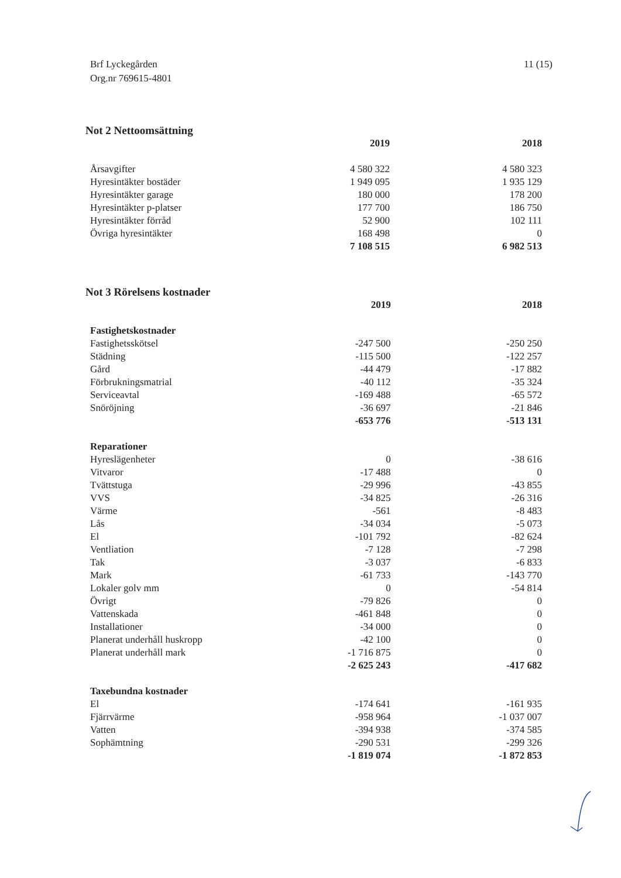Brf Lyckegården
Org.nr 769615-4801
11 (15)
Not 2 Nettoomsättning
| | 2019 | 2018 |
| --- | --- | --- |
| Årsavgifter | 4 580 322 | 4 580 323 |
| Hyresintäkter bostäder | 1 949 095 | 1 935 129 |
| Hyresintäkter garage | 180 000 | 178 200 |
| Hyresintäkter p-platser | 177 700 | 186 750 |
| Hyresintäkter förråd | 52 900 | 102 111 |
| Övriga hyresintäkter | 168 498 | 0 |
| | 7 108 515 | 6 982 513 |
Not 3 Rörelsens kostnader
| | 2019 | 2018 |
| --- | --- | --- |
| Fastighetskostnader | | |
| Fastighetsskötsel | -247 500 | -250 250 |
| Städning | -115 500 | -122 257 |
| Gård | -44 479 | -17 882 |
| Förbrukningsmatrial | -40 112 | -35 324 |
| Serviceavtal | -169 488 | -65 572 |
| Snöröjning | -36 697 | -21 846 |
| | -653 776 | -513 131 |
| Reparationer | | |
| Hyreslägenheter | 0 | -38 616 |
| Vitvaror | -17 488 | 0 |
| Tvättstuga | -29 996 | -43 855 |
| VVS | -34 825 | -26 316 |
| Värme | -561 | -8 483 |
| Lås | -34 034 | -5 073 |
| El | -101 792 | -82 624 |
| Ventliation | -7 128 | -7 298 |
| Tak | -3 037 | -6 833 |
| Mark | -61 733 | -143 770 |
| Lokaler golv mm | 0 | -54 814 |
| Övrigt | -79 826 | 0 |
| Vattenskada | -461 848 | 0 |
| Installationer | -34 000 | 0 |
| Planerat underhåll huskropp | -42 100 | 0 |
| Planerat underhåll mark | -1 716 875 | 0 |
| | -2 625 243 | -417 682 |
| Taxebundna kostnader | | |
| El | -174 641 | -161 935 |
| Fjärrvärme | -958 964 | -1 037 007 |
| Vatten | -394 938 | -374 585 |
| Sophämtning | -290 531 | -299 326 |
| | -1 819 074 | -1 872 853 |